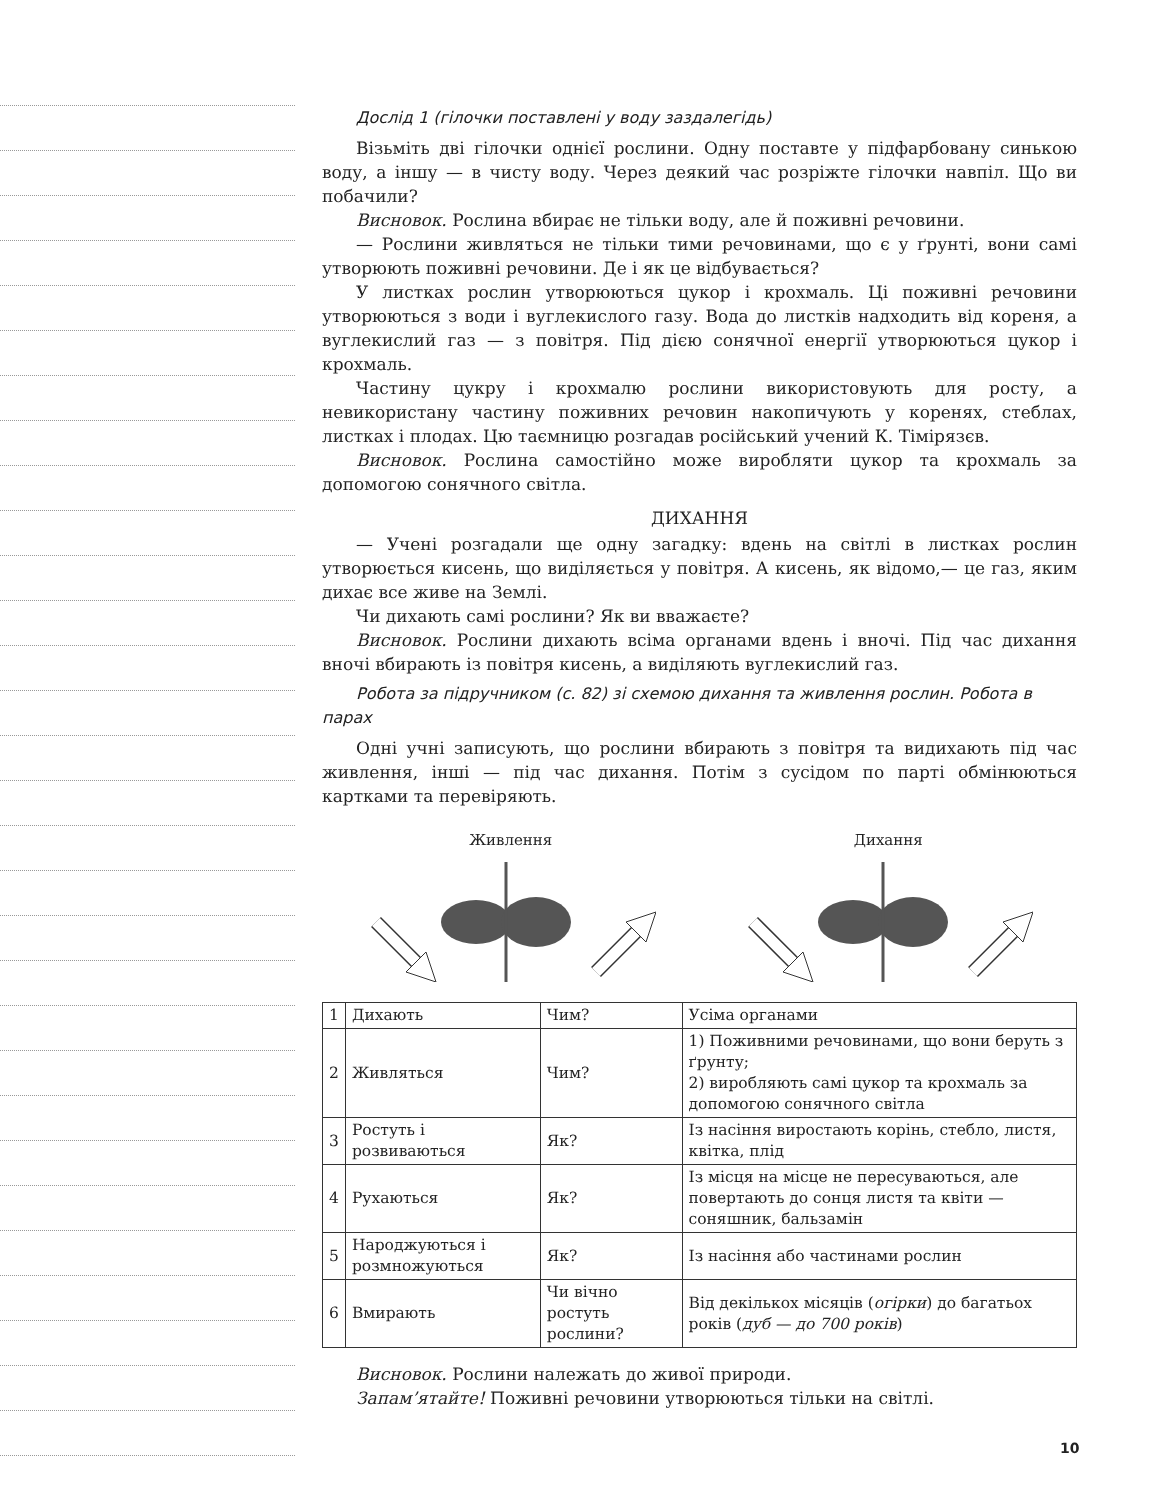Дослід 1 (гілочки поставлені у воду заздалегідь)
Візьміть дві гілочки однієї рослини. Одну поставте у підфарбовану синькою воду, а іншу — в чисту воду. Через деякий час розріжте гілочки навпіл. Що ви побачили?
Висновок. Рослина вбирає не тільки воду, але й поживні речовини.
— Рослини живляться не тільки тими речовинами, що є у ґрунті, вони самі утворюють поживні речовини. Де і як це відбувається?
У листках рослин утворюються цукор і крохмаль. Ці поживні речовини утворюються з води і вуглекислого газу. Вода до листків надходить від кореня, а вуглекислий газ — з повітря. Під дією сонячної енергії утворюються цукор і крохмаль.
Частину цукру і крохмалю рослини використовують для росту, а невикористану частину поживних речовин накопичують у коренях, стеблах, листках і плодах. Цю таємницю розгадав російський учений К. Тімірязєв.
Висновок. Рослина самостійно може виробляти цукор та крохмаль за допомогою сонячного світла.
ДИХАННЯ
— Учені розгадали ще одну загадку: вдень на світлі в листках рослин утворюється кисень, що виділяється у повітря. А кисень, як відомо,— це газ, яким дихає все живе на Землі.
Чи дихають самі рослини? Як ви вважаєте?
Висновок. Рослини дихають всіма органами вдень і вночі. Під час дихання вночі вбирають із повітря кисень, а виділяють вуглекислий газ.
Робота за підручником (с. 82) зі схемою дихання та живлення рослин. Робота в парах
Одні учні записують, що рослини вбирають з повітря та видихають під час живлення, інші — під час дихання. Потім з сусідом по парті обмінюються картками та перевіряють.
Живлення Дихання
| 1 | Дихають | Чим? | Усіма органами |
| 2 | Живляться | Чим? | 1) Поживними речовинами, що вони беруть з ґрунту; 2) виробляють самі цукор та крохмаль за допомогою сонячного світла |
| 3 | Ростуть і розвиваються | Як? | Із насіння виростають корінь, стебло, листя, квітка, плід |
| 4 | Рухаються | Як? | Із місця на місце не пересуваються, але повертають до сонця листя та квіти — соняшник, бальзамін |
| 5 | Народжуються і розмножуються | Як? | Із насіння або частинами рослин |
| 6 | Вмирають | Чи вічно ростуть рослини? | Від декількох місяців ( огірки ) до багатьох років ( дуб — до 700 років ) |
Висновок. Рослини належать до живої природи.
Запам’ятайте! Поживні речовини утворюються тільки на світлі.
10